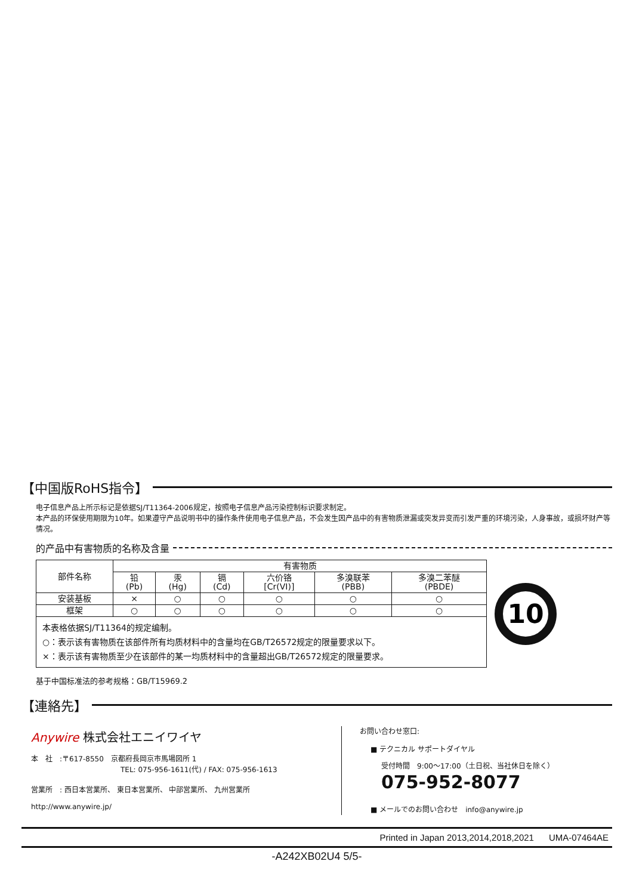【中国版RoHS指令】
电子信息产品上所示标记是依据SJ/T11364-2006规定，按照电子信息产品污染控制标识要求制定。
本产品的环保使用期限为10年。如果遵守产品说明书中的操作条件使用电子信息产品，不会发生因产品中的有害物质泄漏或突发异变而引发严重的环境污染，人身事故，或损坏财产等情况。
的产品中有害物质的名称及含量
| 部件名称 | 有害物质 | | | | | |
| --- | --- | --- | --- | --- | --- | --- |
| | 铅 (Pb) | 汞 (Hg) | 镉 (Cd) | 六价铬 [Cr(VI)] | 多溴联苯 (PBB) | 多溴二苯醚 (PBDE) |
| 安装基板 | × | ○ | ○ | ○ | ○ | ○ |
| 框架 | ○ | ○ | ○ | ○ | ○ | ○ |
| 本表格依据SJ/T11364的规定编制。 ○：表示该有害物质在该部件所有均质材料中的含量均在GB/T26572规定的限量要求以下。 ×：表示该有害物质至少在该部件的某一均质材料中的含量超出GB/T26572规定的限量要求。 | | | | | | |
10
基于中国标准法的参考规格：GB/T15969.2
【連絡先】
Anywire 株式会社エニイワイヤ
本　社　:〒617-8550　京都府長岡京市馬場図所 1
TEL: 075-956-1611(代) / FAX: 075-956-1613
営業所　: 西日本営業所、 東日本営業所、 中部営業所、 九州営業所
http://www.anywire.jp/
お問い合わせ窓口:
■ テクニカル サポートダイヤル
受付時間　9:00～17:00（土日祝、当社休日を除く）
075-952-8077
■ メールでのお問い合わせ　info@anywire.jp
Printed in Japan 2013,2014,2018,2021 UMA-07464AE
-A242XB02U4 5/5-